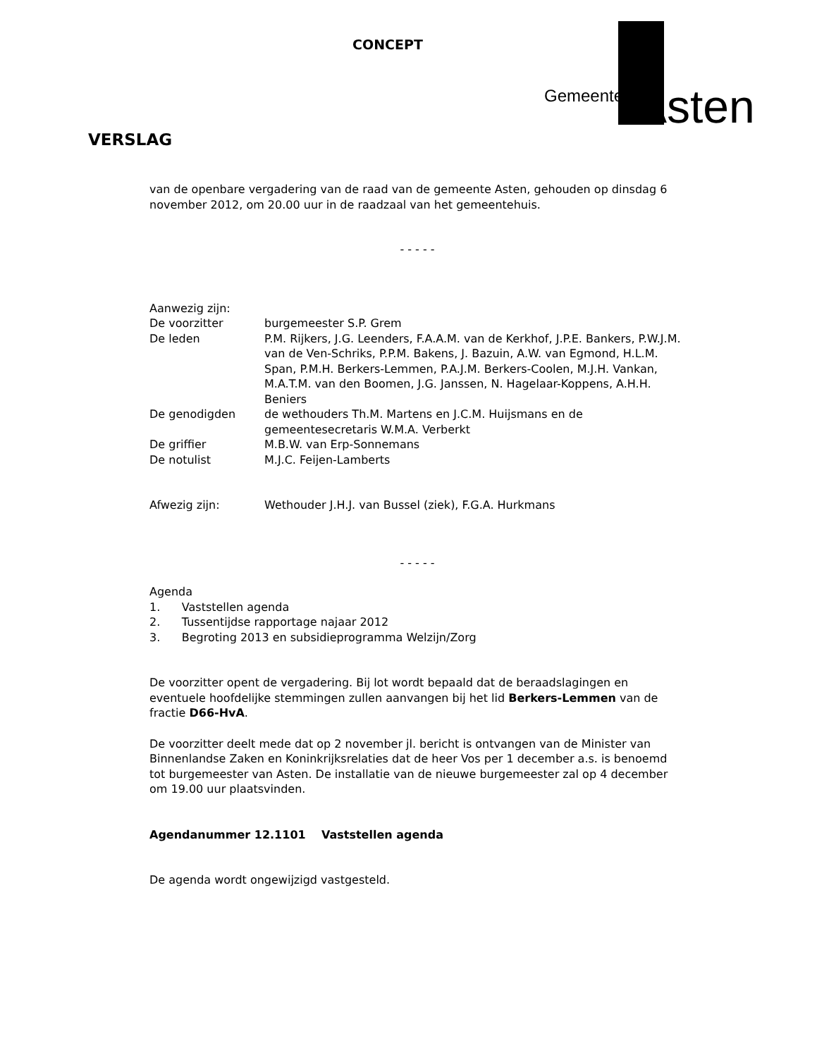CONCEPT
Gemeente Asten
VERSLAG
van de openbare vergadering van de raad van de gemeente Asten, gehouden op dinsdag 6 november 2012, om 20.00 uur in de raadzaal van het gemeentehuis.
- - - - -
Aanwezig zijn:
| De voorzitter | burgemeester S.P. Grem |
| De leden | P.M. Rijkers, J.G. Leenders, F.A.A.M. van de Kerkhof, J.P.E. Bankers, P.W.J.M. van de Ven-Schriks, P.P.M. Bakens, J. Bazuin, A.W. van Egmond, H.L.M. Span, P.M.H. Berkers-Lemmen, P.A.J.M. Berkers-Coolen, M.J.H. Vankan, M.A.T.M. van den Boomen, J.G. Janssen, N. Hagelaar-Koppens, A.H.H. Beniers |
| De genodigden | de wethouders Th.M. Martens en J.C.M. Huijsmans en de gemeentesecretaris W.M.A. Verberkt |
| De griffier | M.B.W. van Erp-Sonnemans |
| De notulist | M.J.C. Feijen-Lamberts |
| Afwezig zijn: | Wethouder J.H.J. van Bussel (ziek), F.G.A. Hurkmans |
- - - - -
Agenda
1. Vaststellen agenda
2. Tussentijdse rapportage najaar 2012
3. Begroting 2013 en subsidieprogramma Welzijn/Zorg
De voorzitter opent de vergadering. Bij lot wordt bepaald dat de beraadslagingen en eventuele hoofdelijke stemmingen zullen aanvangen bij het lid Berkers-Lemmen van de fractie D66-HvA.
De voorzitter deelt mede dat op 2 november jl. bericht is ontvangen van de Minister van Binnenlandse Zaken en Koninkrijksrelaties dat de heer Vos per 1 december a.s. is benoemd tot burgemeester van Asten. De installatie van de nieuwe burgemeester zal op 4 december om 19.00 uur plaatsvinden.
Agendanummer 12.1101 Vaststellen agenda
De agenda wordt ongewijzigd vastgesteld.